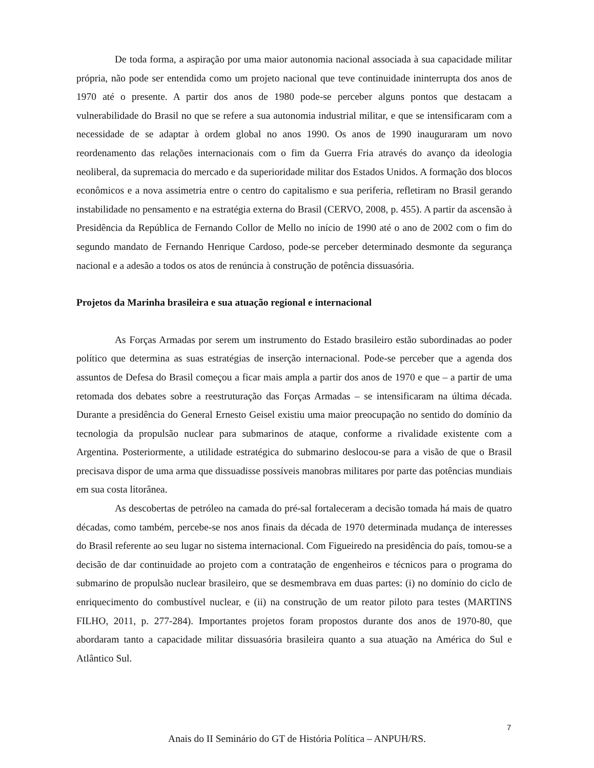De toda forma, a aspiração por uma maior autonomia nacional associada à sua capacidade militar própria, não pode ser entendida como um projeto nacional que teve continuidade ininterrupta dos anos de 1970 até o presente. A partir dos anos de 1980 pode-se perceber alguns pontos que destacam a vulnerabilidade do Brasil no que se refere a sua autonomia industrial militar, e que se intensificaram com a necessidade de se adaptar à ordem global no anos 1990. Os anos de 1990 inauguraram um novo reordenamento das relações internacionais com o fim da Guerra Fria através do avanço da ideologia neoliberal, da supremacia do mercado e da superioridade militar dos Estados Unidos. A formação dos blocos econômicos e a nova assimetria entre o centro do capitalismo e sua periferia, refletiram no Brasil gerando instabilidade no pensamento e na estratégia externa do Brasil (CERVO, 2008, p. 455). A partir da ascensão à Presidência da República de Fernando Collor de Mello no início de 1990 até o ano de 2002 com o fim do segundo mandato de Fernando Henrique Cardoso, pode-se perceber determinado desmonte da segurança nacional e a adesão a todos os atos de renúncia à construção de potência dissuasória.
Projetos da Marinha brasileira e sua atuação regional e internacional
As Forças Armadas por serem um instrumento do Estado brasileiro estão subordinadas ao poder político que determina as suas estratégias de inserção internacional. Pode-se perceber que a agenda dos assuntos de Defesa do Brasil começou a ficar mais ampla a partir dos anos de 1970 e que – a partir de uma retomada dos debates sobre a reestruturação das Forças Armadas – se intensificaram na última década. Durante a presidência do General Ernesto Geisel existiu uma maior preocupação no sentido do domínio da tecnologia da propulsão nuclear para submarinos de ataque, conforme a rivalidade existente com a Argentina. Posteriormente, a utilidade estratégica do submarino deslocou-se para a visão de que o Brasil precisava dispor de uma arma que dissuadisse possíveis manobras militares por parte das potências mundiais em sua costa litorânea.
As descobertas de petróleo na camada do pré-sal fortaleceram a decisão tomada há mais de quatro décadas, como também, percebe-se nos anos finais da década de 1970 determinada mudança de interesses do Brasil referente ao seu lugar no sistema internacional. Com Figueiredo na presidência do país, tomou-se a decisão de dar continuidade ao projeto com a contratação de engenheiros e técnicos para o programa do submarino de propulsão nuclear brasileiro, que se desmembrava em duas partes: (i) no domínio do ciclo de enriquecimento do combustível nuclear, e (ii) na construção de um reator piloto para testes (MARTINS FILHO, 2011, p. 277-284). Importantes projetos foram propostos durante dos anos de 1970-80, que abordaram tanto a capacidade militar dissuasória brasileira quanto a sua atuação na América do Sul e Atlântico Sul.
7
Anais do II Seminário do GT de História Política – ANPUH/RS.